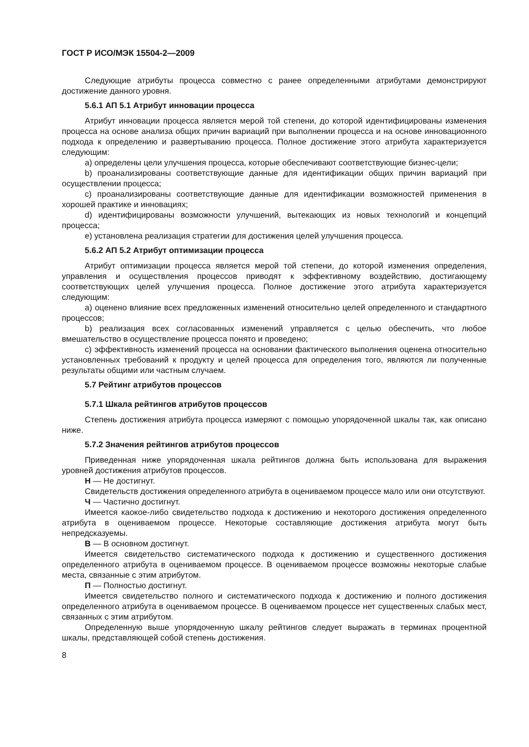ГОСТ Р ИСО/МЭК 15504-2—2009
Следующие атрибуты процесса совместно с ранее определенными атрибутами демонстрируют достижение данного уровня.
5.6.1 АП 5.1 Атрибут инновации процесса
Атрибут инновации процесса является мерой той степени, до которой идентифицированы изменения процесса на основе анализа общих причин вариаций при выполнении процесса и на основе инновационного подхода к определению и развертыванию процесса. Полное достижение этого атрибута характеризуется следующим:
a) определены цели улучшения процесса, которые обеспечивают соответствующие бизнес-цели;
b) проанализированы соответствующие данные для идентификации общих причин вариаций при осуществлении процесса;
c) проанализированы соответствующие данные для идентификации возможностей применения в хорошей практике и инновациях;
d) идентифицированы возможности улучшений, вытекающих из новых технологий и концепций процесса;
e) установлена реализация стратегии для достижения целей улучшения процесса.
5.6.2 АП 5.2 Атрибут оптимизации процесса
Атрибут оптимизации процесса является мерой той степени, до которой изменения определения, управления и осуществления процессов приводят к эффективному воздействию, достигающему соответствующих целей улучшения процесса. Полное достижение этого атрибута характеризуется следующим:
a) оценено влияние всех предложенных изменений относительно целей определенного и стандартного процессов;
b) реализация всех согласованных изменений управляется с целью обеспечить, что любое вмешательство в осуществление процесса понято и проведено;
c) эффективность изменений процесса на основании фактического выполнения оценена относительно установленных требований к продукту и целей процесса для определения того, являются ли полученные результаты общими или частным случаем.
5.7 Рейтинг атрибутов процессов
5.7.1 Шкала рейтингов атрибутов процессов
Степень достижения атрибута процесса измеряют с помощью упорядоченной шкалы так, как описано ниже.
5.7.2 Значения рейтингов атрибутов процессов
Приведенная ниже упорядоченная шкала рейтингов должна быть использована для выражения уровней достижения атрибутов процессов.
Н — Не достигнут.
Свидетельств достижения определенного атрибута в оцениваемом процессе мало или они отсутствуют.
Ч — Частично достигнут.
Имеется каокое-либо свидетельство подхода к достижению и некоторого достижения определенного атрибута в оцениваемом процессе. Некоторые составляющие достижения атрибута могут быть непредсказуемы.
В — В основном достигнут.
Имеется свидетельство систематического подхода к достижению и существенного достижения определенного атрибута в оцениваемом процессе. В оцениваемом процессе возможны некоторые слабые места, связанные с этим атрибутом.
П — Полностью достигнут.
Имеется свидетельство полного и систематического подхода к достижению и полного достижения определенного атрибута в оцениваемом процессе. В оцениваемом процессе нет существенных слабых мест, связанных с этим атрибутом.
Определенную выше упорядоченную шкалу рейтингов следует выражать в терминах процентной шкалы, представляющей собой степень достижения.
8